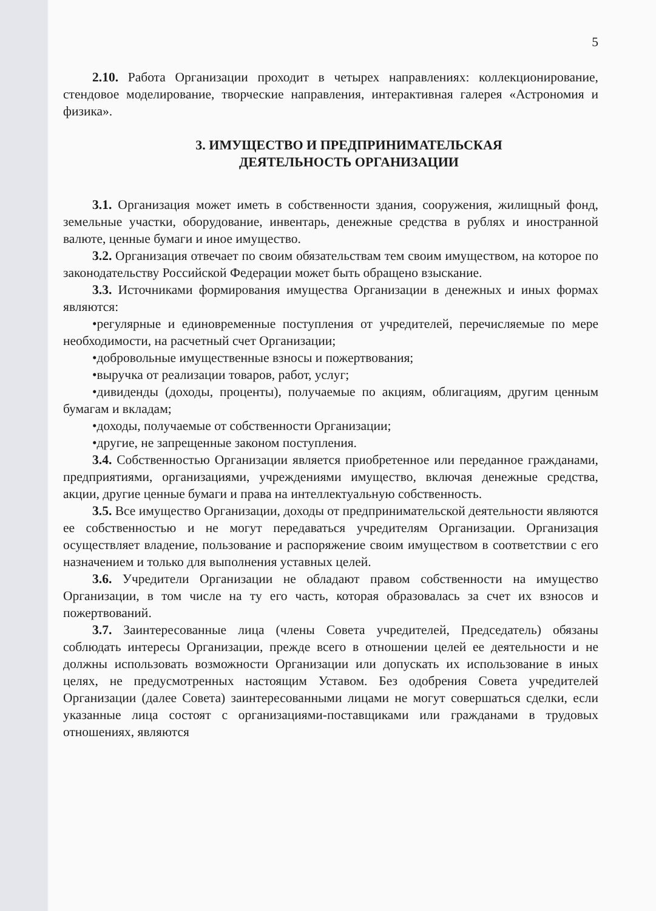5
2.10. Работа Организации проходит в четырех направлениях: коллекционирование, стендовое моделирование, творческие направления, интерактивная галерея «Астрономия и физика».
3. ИМУЩЕСТВО И ПРЕДПРИНИМАТЕЛЬСКАЯ
ДЕЯТЕЛЬНОСТЬ ОРГАНИЗАЦИИ
3.1. Организация может иметь в собственности здания, сооружения, жилищный фонд, земельные участки, оборудование, инвентарь, денежные средства в рублях и иностранной валюте, ценные бумаги и иное имущество.
3.2. Организация отвечает по своим обязательствам тем своим имуществом, на которое по законодательству Российской Федерации может быть обращено взыскание.
3.3. Источниками формирования имущества Организации в денежных и иных формах являются:
•регулярные и единовременные поступления от учредителей, перечисляемые по мере необходимости, на расчетный счет Организации;
•добровольные имущественные взносы и пожертвования;
•выручка от реализации товаров, работ, услуг;
•дивиденды (доходы, проценты), получаемые по акциям, облигациям, другим ценным бумагам и вкладам;
•доходы, получаемые от собственности Организации;
•другие, не запрещенные законом поступления.
3.4. Собственностью Организации является приобретенное или переданное гражданами, предприятиями, организациями, учреждениями имущество, включая денежные средства, акции, другие ценные бумаги и права на интеллектуальную собственность.
3.5. Все имущество Организации, доходы от предпринимательской деятельности являются ее собственностью и не могут передаваться учредителям Организации. Организация осуществляет владение, пользование и распоряжение своим имуществом в соответствии с его назначением и только для выполнения уставных целей.
3.6. Учредители Организации не обладают правом собственности на имущество Организации, в том числе на ту его часть, которая образовалась за счет их взносов и пожертвований.
3.7. Заинтересованные лица (члены Совета учредителей, Председатель) обязаны соблюдать интересы Организации, прежде всего в отношении целей ее деятельности и не должны использовать возможности Организации или допускать их использование в иных целях, не предусмотренных настоящим Уставом. Без одобрения Совета учредителей Организации (далее Совета) заинтересованными лицами не могут совершаться сделки, если указанные лица состоят с организациями-поставщиками или гражданами в трудовых отношениях, являются